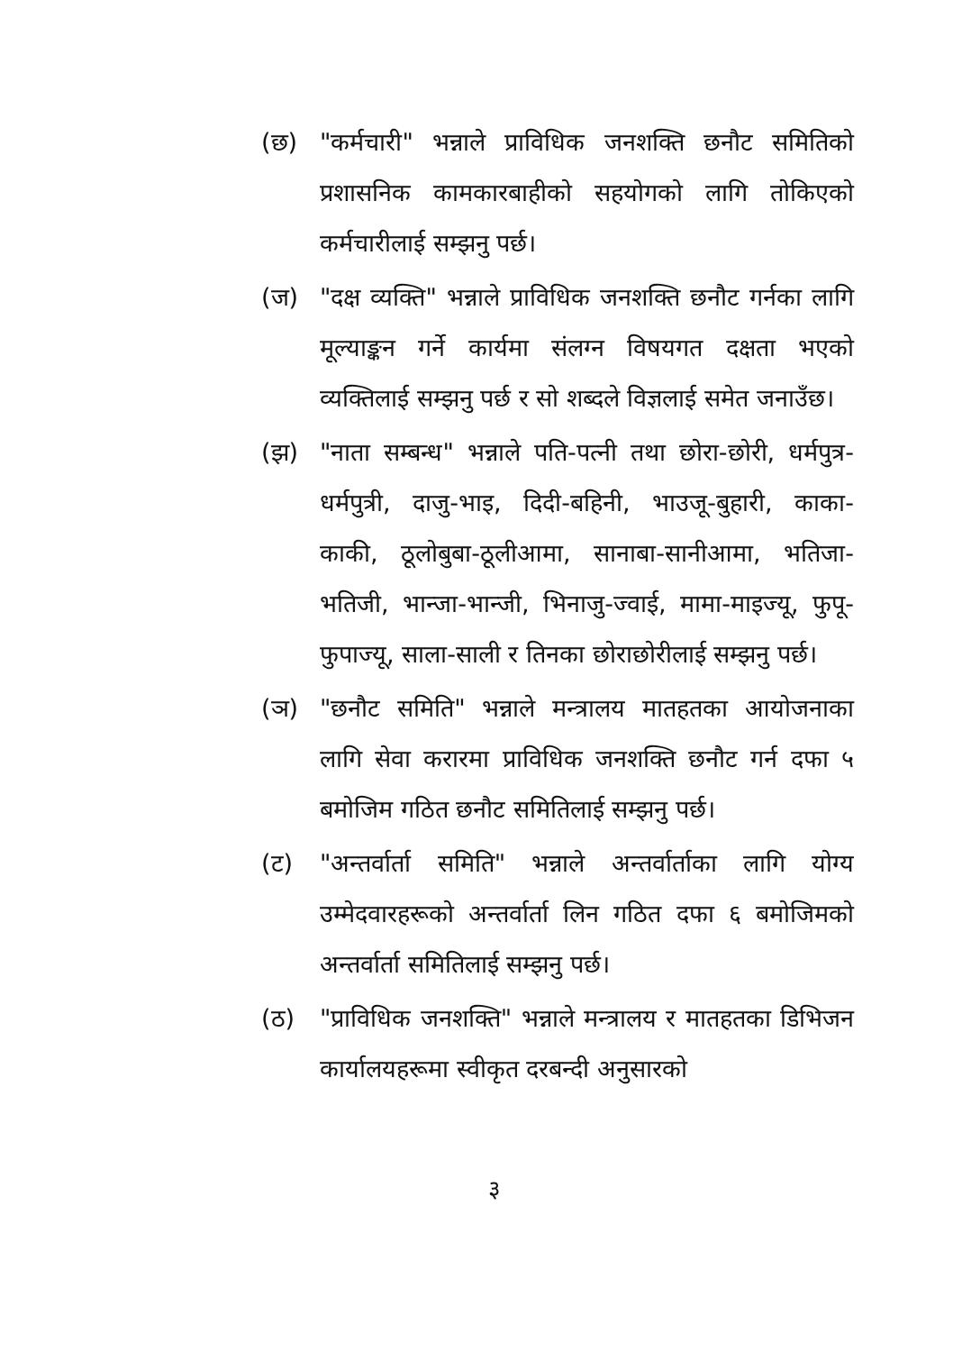(छ) "कर्मचारी" भन्नाले प्राविधिक जनशक्ति छनौट समितिको प्रशासनिक कामकारबाहीको सहयोगको लागि तोकिएको कर्मचारीलाई सम्झनु पर्छ।
(ज) "दक्ष व्यक्ति" भन्नाले प्राविधिक जनशक्ति छनौट गर्नका लागि मूल्याङ्कन गर्ने कार्यमा संलग्न विषयगत दक्षता भएको व्यक्तिलाई सम्झनु पर्छ र सो शब्दले विज्ञलाई समेत जनाउँछ।
(झ) "नाता सम्बन्ध" भन्नाले पति-पत्नी तथा छोरा-छोरी, धर्मपुत्र-धर्मपुत्री, दाजु-भाइ, दिदी-बहिनी, भाउजू-बुहारी, काका-काकी, ठूलोबुबा-ठूलीआमा, सानाबा-सानीआमा, भतिजा-भतिजी, भान्जा-भान्जी, भिनाजु-ज्वाई, मामा-माइज्यू, फुपू-फुपाज्यू, साला-साली र तिनका छोराछोरीलाई सम्झनु पर्छ।
(ञ) "छनौट समिति" भन्नाले मन्त्रालय मातहतका आयोजनाका लागि सेवा करारमा प्राविधिक जनशक्ति छनौट गर्न दफा ५ बमोजिम गठित छनौट समितिलाई सम्झनु पर्छ।
(ट) "अन्तर्वार्ता समिति" भन्नाले अन्तर्वार्ताका लागि योग्य उम्मेदवारहरूको अन्तर्वार्ता लिन गठित दफा ६ बमोजिमको अन्तर्वार्ता समितिलाई सम्झनु पर्छ।
(ठ) "प्राविधिक जनशक्ति" भन्नाले मन्त्रालय र मातहतका डिभिजन कार्यालयहरूमा स्वीकृत दरबन्दी अनुसारको
३